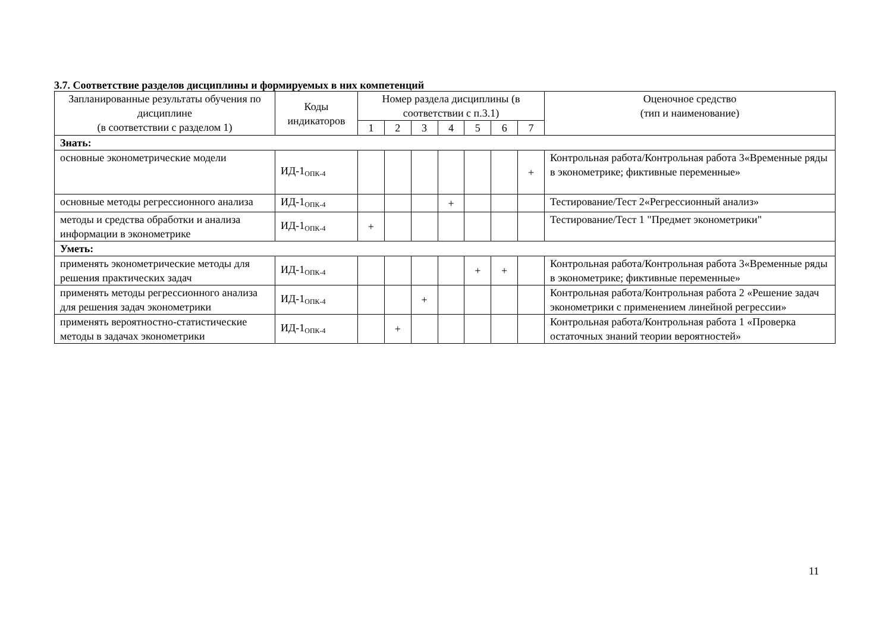3.7. Соответствие разделов дисциплины и формируемых в них компетенций
| Запланированные результаты обучения по дисциплине (в соответствии с разделом 1) | Коды индикаторов | Номер раздела дисциплины (в соответствии с п.3.1) | | | | | | | Оценочное средство (тип и наименование) |
| --- | --- | --- | --- | --- | --- | --- | --- | --- | --- |
| | | 1 | 2 | 3 | 4 | 5 | 6 | 7 | |
| Знать: | | | | | | | | | |
| основные эконометрические модели | ИД-1<sub>ОПК-4</sub> | | | | | | | + | Контрольная работа/Контрольная работа 3«Временные ряды в эконометрике; фиктивные переменные» |
| основные методы регрессионного анализа | ИД-1<sub>ОПК-4</sub> | | | | + | | | | Тестирование/Тест 2«Регрессионный анализ» |
| методы и средства обработки и анализа информации в эконометрике | ИД-1<sub>ОПК-4</sub> | + | | | | | | | Тестирование/Тест 1 "Предмет эконометрики" |
| Уметь: | | | | | | | | | |
| применять эконометрические методы для решения практических задач | ИД-1<sub>ОПК-4</sub> | | | | | + | + | | Контрольная работа/Контрольная работа 3«Временные ряды в эконометрике; фиктивные переменные» |
| применять методы регрессионного анализа для решения задач эконометрики | ИД-1<sub>ОПК-4</sub> | | | + | | | | | Контрольная работа/Контрольная работа 2 «Решение задач эконометрики с применением линейной регрессии» |
| применять вероятностно-статистические методы в задачах эконометрики | ИД-1<sub>ОПК-4</sub> | | + | | | | | | Контрольная работа/Контрольная работа 1 «Проверка остаточных знаний теории вероятностей» |
11